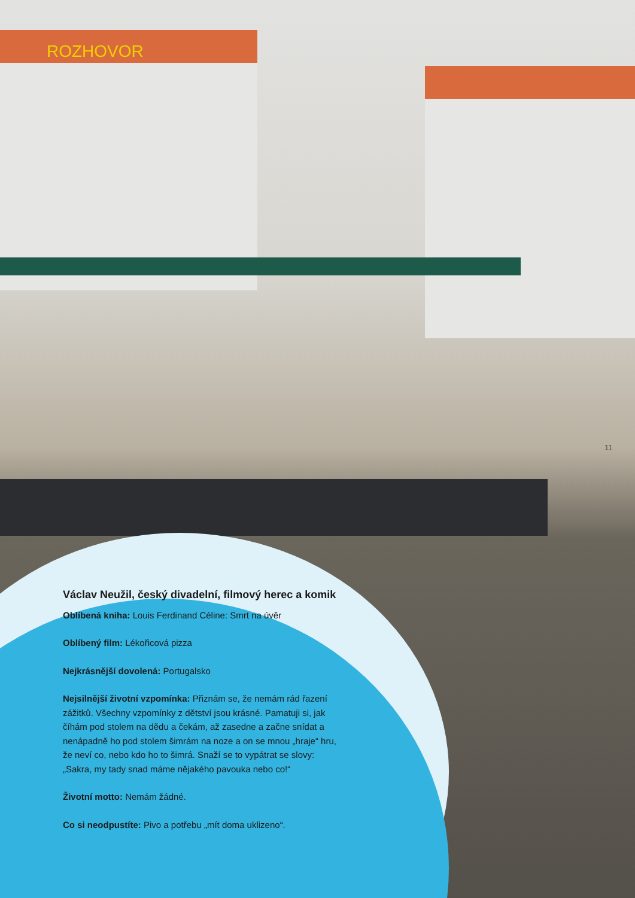ROZHOVOR
11
Václav Neužil, český divadelní, filmový herec a komik
Oblíbená kniha: Louis Ferdinand Céline: Smrt na úvěr
Oblíbený film: Lékořicová pizza
Nejkrásnější dovolená: Portugalsko
Nejsilnější životní vzpomínka: Přiznám se, že nemám rád řazení zážitků. Všechny vzpomínky z dětství jsou krásné. Pamatuji si, jak číhám pod stolem na dědu a čekám, až zasedne a začne snídat a nenápadně ho pod stolem šimrám na noze a on se mnou „hraje“ hru, že neví co, nebo kdo ho to šimrá. Snaží se to vypátrat se slovy: „Sakra, my tady snad máme nějakého pavouka nebo co!“
Životní motto: Nemám žádné.
Co si neodpustíte: Pivo a potřebu „mít doma uklizeno“.